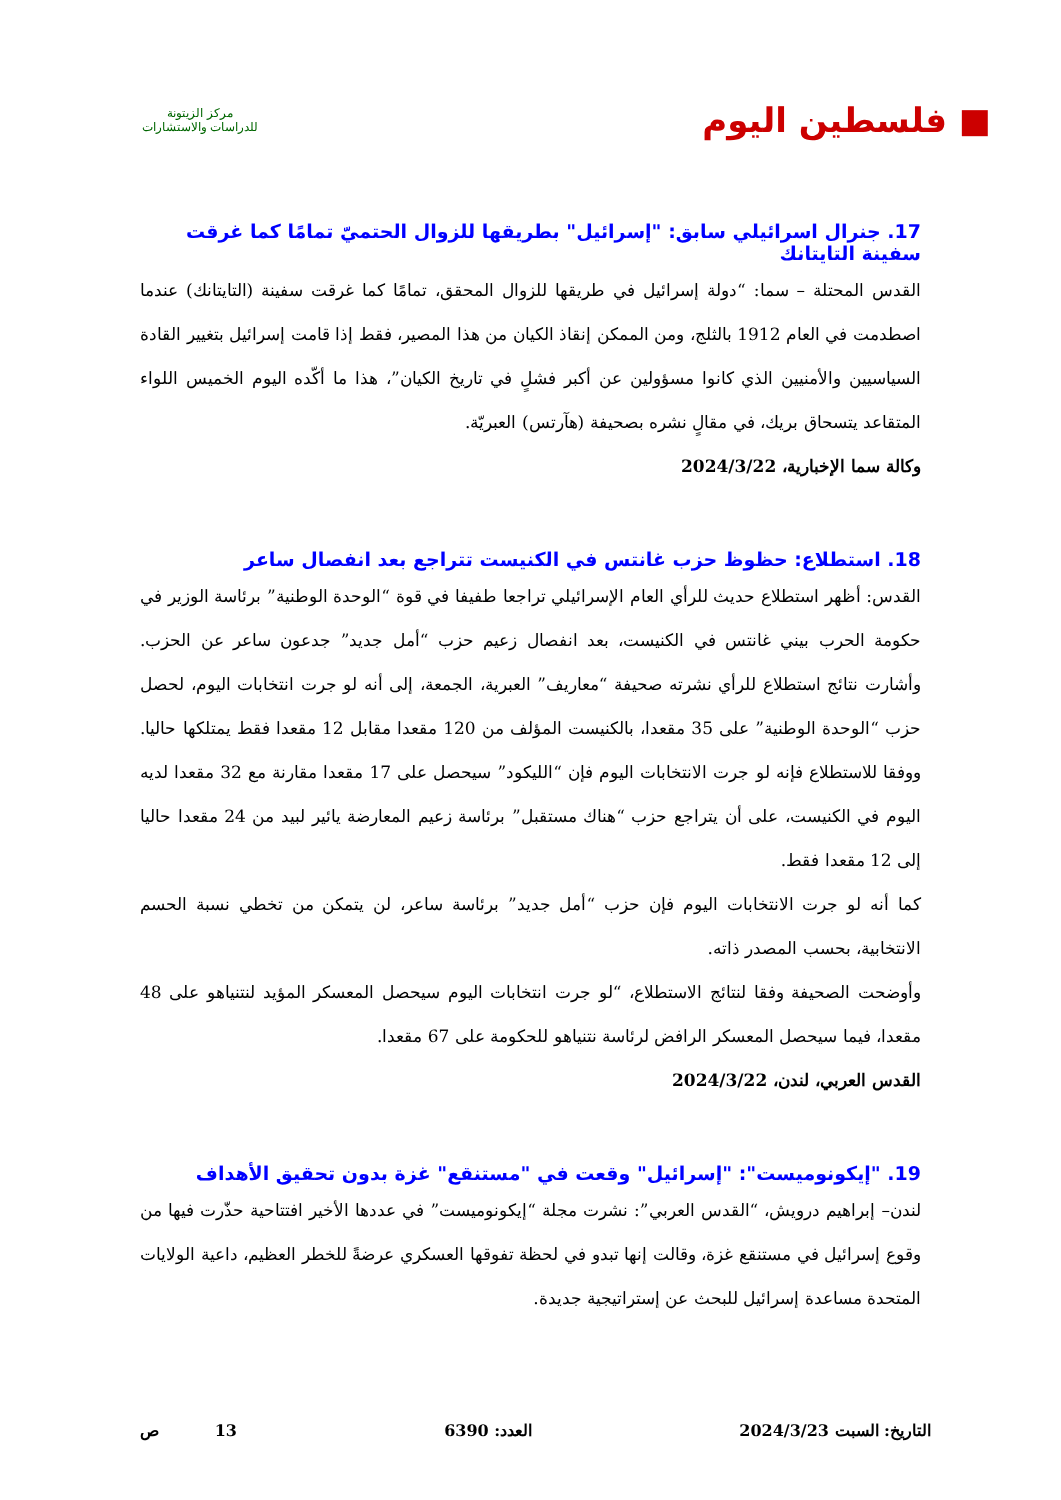■ فلسطين اليوم
مركز الزيتونة
للدراسات والاستشارات
17. جنرال اسرائيلي سابق: "إسرائيل" بطريقها للزوال الحتميّ تمامًا كما غرقت سفينة التايتانك
القدس المحتلة – سما: “دولة إسرائيل في طريقها للزوال المحقق، تمامًا كما غرقت سفينة (التايتانك) عندما اصطدمت في العام 1912 بالثلج، ومن الممكن إنقاذ الكيان من هذا المصير، فقط إذا قامت إسرائيل بتغيير القادة السياسيين والأمنيين الذي كانوا مسؤولين عن أكبر فشلٍ في تاريخ الكيان”، هذا ما أكّده اليوم الخميس اللواء المتقاعد يتسحاق بريك، في مقالٍ نشره بصحيفة (هآرتس) العبريّة.
وكالة سما الإخبارية، 2024/3/22
18. استطلاع: حظوظ حزب غانتس في الكنيست تتراجع بعد انفصال ساعر
القدس: أظهر استطلاع حديث للرأي العام الإسرائيلي تراجعا طفيفا في قوة “الوحدة الوطنية” برئاسة الوزير في حكومة الحرب بيني غانتس في الكنيست، بعد انفصال زعيم حزب “أمل جديد” جدعون ساعر عن الحزب. وأشارت نتائج استطلاع للرأي نشرته صحيفة “معاريف” العبرية، الجمعة، إلى أنه لو جرت انتخابات اليوم، لحصل حزب “الوحدة الوطنية” على 35 مقعدا، بالكنيست المؤلف من 120 مقعدا مقابل 12 مقعدا فقط يمتلكها حاليا. ووفقا للاستطلاع فإنه لو جرت الانتخابات اليوم فإن “الليكود” سيحصل على 17 مقعدا مقارنة مع 32 مقعدا لديه اليوم في الكنيست، على أن يتراجع حزب “هناك مستقبل” برئاسة زعيم المعارضة يائير لبيد من 24 مقعدا حاليا إلى 12 مقعدا فقط.
كما أنه لو جرت الانتخابات اليوم فإن حزب “أمل جديد” برئاسة ساعر، لن يتمكن من تخطي نسبة الحسم الانتخابية، بحسب المصدر ذاته.
وأوضحت الصحيفة وفقا لنتائج الاستطلاع، “لو جرت انتخابات اليوم سيحصل المعسكر المؤيد لنتنياهو على 48 مقعدا، فيما سيحصل المعسكر الرافض لرئاسة نتنياهو للحكومة على 67 مقعدا.
القدس العربي، لندن، 2024/3/22
19. "إيكونوميست": "إسرائيل" وقعت في "مستنقع" غزة بدون تحقيق الأهداف
لندن– إبراهيم درويش، “القدس العربي”: نشرت مجلة “إيكونوميست” في عددها الأخير افتتاحية حذّرت فيها من وقوع إسرائيل في مستنقع غزة، وقالت إنها تبدو في لحظة تفوقها العسكري عرضةً للخطر العظيم، داعية الولايات المتحدة مساعدة إسرائيل للبحث عن إستراتيجية جديدة.
التاريخ: السبت 2024/3/23 العدد: 6390 13 ص